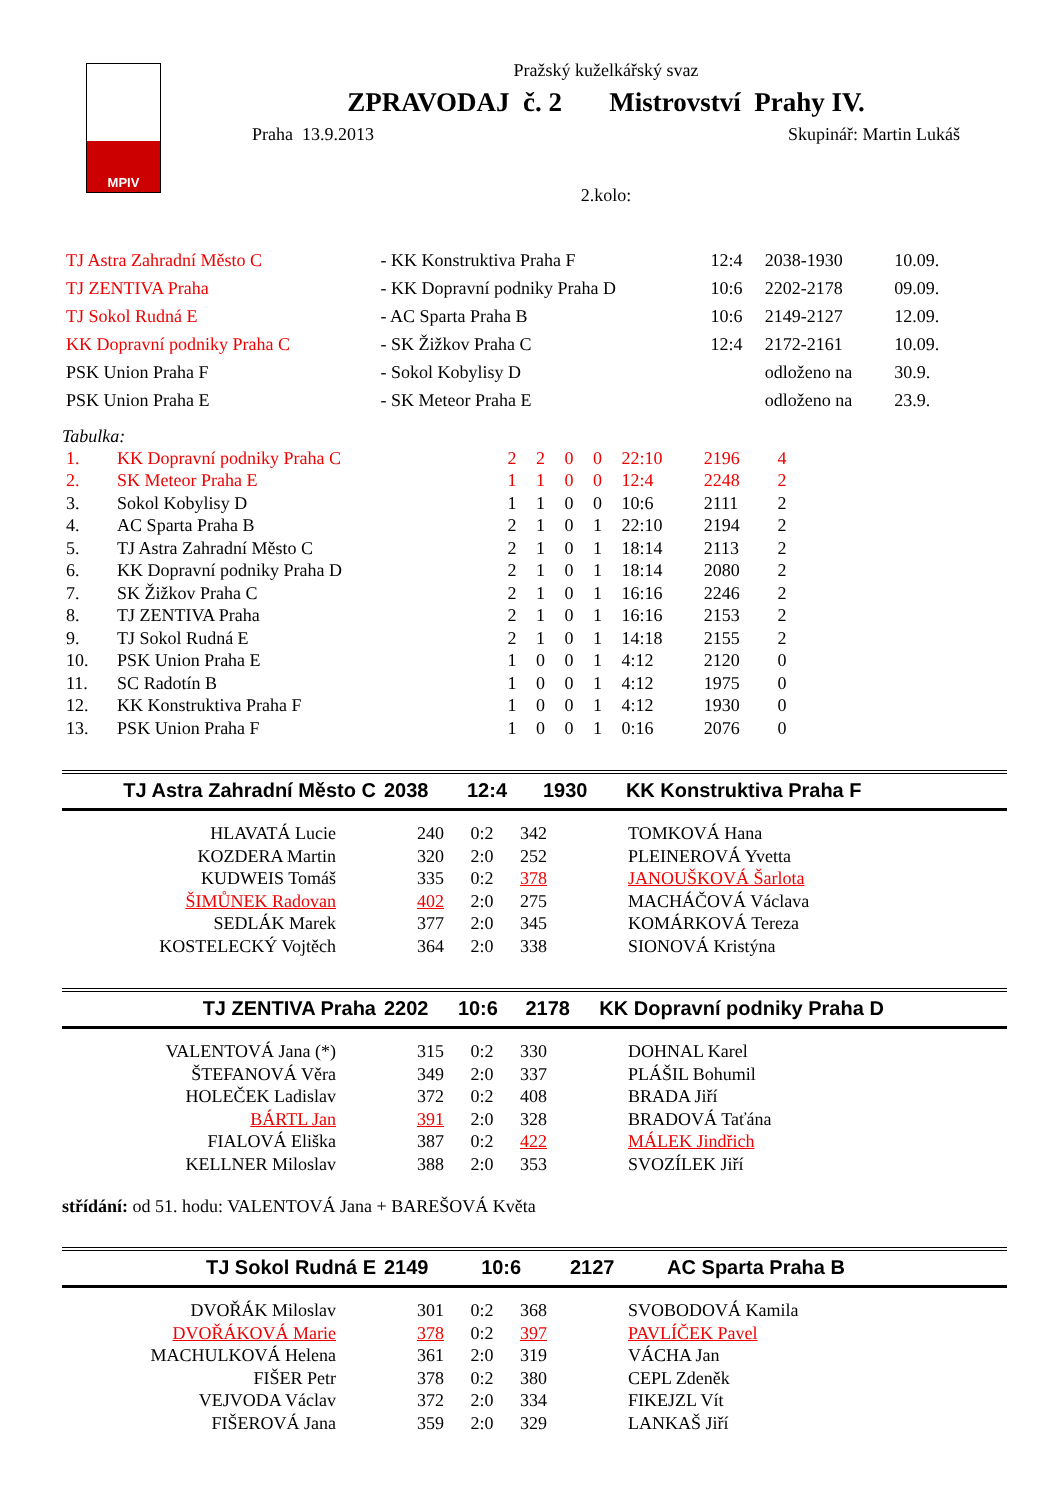MPIV
Pražský kuželkářský svaz
ZPRAVODAJ č. 2 Mistrovství Prahy IV.
Praha 13.9.2013 Skupinář: Martin Lukáš
2.kolo:
| TJ Astra Zahradní Město C | - KK Konstruktiva Praha F | 12:4 | 2038-1930 | 10.09. |
| TJ ZENTIVA Praha | - KK Dopravní podniky Praha D | 10:6 | 2202-2178 | 09.09. |
| TJ Sokol Rudná E | - AC Sparta Praha B | 10:6 | 2149-2127 | 12.09. |
| KK Dopravní podniky Praha C | - SK Žižkov Praha C | 12:4 | 2172-2161 | 10.09. |
| PSK Union Praha F | - Sokol Kobylisy D | | odloženo na | 30.9. |
| PSK Union Praha E | - SK Meteor Praha E | | odloženo na | 23.9. |
Tabulka:
| 1. | KK Dopravní podniky Praha C | 2 | 2 | 0 | 0 | 22:10 | 2196 | 4 |
| 2. | SK Meteor Praha E | 1 | 1 | 0 | 0 | 12:4 | 2248 | 2 |
| 3. | Sokol Kobylisy D | 1 | 1 | 0 | 0 | 10:6 | 2111 | 2 |
| 4. | AC Sparta Praha B | 2 | 1 | 0 | 1 | 22:10 | 2194 | 2 |
| 5. | TJ Astra Zahradní Město C | 2 | 1 | 0 | 1 | 18:14 | 2113 | 2 |
| 6. | KK Dopravní podniky Praha D | 2 | 1 | 0 | 1 | 18:14 | 2080 | 2 |
| 7. | SK Žižkov Praha C | 2 | 1 | 0 | 1 | 16:16 | 2246 | 2 |
| 8. | TJ ZENTIVA Praha | 2 | 1 | 0 | 1 | 16:16 | 2153 | 2 |
| 9. | TJ Sokol Rudná E | 2 | 1 | 0 | 1 | 14:18 | 2155 | 2 |
| 10. | PSK Union Praha E | 1 | 0 | 0 | 1 | 4:12 | 2120 | 0 |
| 11. | SC Radotín B | 1 | 0 | 0 | 1 | 4:12 | 1975 | 0 |
| 12. | KK Konstruktiva Praha F | 1 | 0 | 0 | 1 | 4:12 | 1930 | 0 |
| 13. | PSK Union Praha F | 1 | 0 | 0 | 1 | 0:16 | 2076 | 0 |
| TJ Astra Zahradní Město C | 2038 | 12:4 | 1930 | KK Konstruktiva Praha F |
| HLAVATÁ Lucie | 240 | 0:2 | 342 | TOMKOVÁ Hana |
| KOZDERA Martin | 320 | 2:0 | 252 | PLEINEROVÁ Yvetta |
| KUDWEIS Tomáš | 335 | 0:2 | 378 | JANOUŠKOVÁ Šarlota |
| ŠIMŮNEK Radovan | 402 | 2:0 | 275 | MACHÁČOVÁ Václava |
| SEDLÁK Marek | 377 | 2:0 | 345 | KOMÁRKOVÁ Tereza |
| KOSTELECKÝ Vojtěch | 364 | 2:0 | 338 | SIONOVÁ Kristýna |
| TJ ZENTIVA Praha | 2202 | 10:6 | 2178 | KK Dopravní podniky Praha D |
| VALENTOVÁ Jana (*) | 315 | 0:2 | 330 | DOHNAL Karel |
| ŠTEFANOVÁ Věra | 349 | 2:0 | 337 | PLÁŠIL Bohumil |
| HOLEČEK Ladislav | 372 | 0:2 | 408 | BRADA Jiří |
| BÁRTL Jan | 391 | 2:0 | 328 | BRADOVÁ Taťána |
| FIALOVÁ Eliška | 387 | 0:2 | 422 | MÁLEK Jindřich |
| KELLNER Miloslav | 388 | 2:0 | 353 | SVOZÍLEK Jiří |
střídání: od 51. hodu: VALENTOVÁ Jana + BAREŠOVÁ Květa
| TJ Sokol Rudná E | 2149 | 10:6 | 2127 | AC Sparta Praha B |
| DVOŘÁK Miloslav | 301 | 0:2 | 368 | SVOBODOVÁ Kamila |
| DVOŘÁKOVÁ Marie | 378 | 0:2 | 397 | PAVLÍČEK Pavel |
| MACHULKOVÁ Helena | 361 | 2:0 | 319 | VÁCHA Jan |
| FIŠER Petr | 378 | 0:2 | 380 | CEPL Zdeněk |
| VEJVODA Václav | 372 | 2:0 | 334 | FIKEJZL Vít |
| FIŠEROVÁ Jana | 359 | 2:0 | 329 | LANKAŠ Jiří |